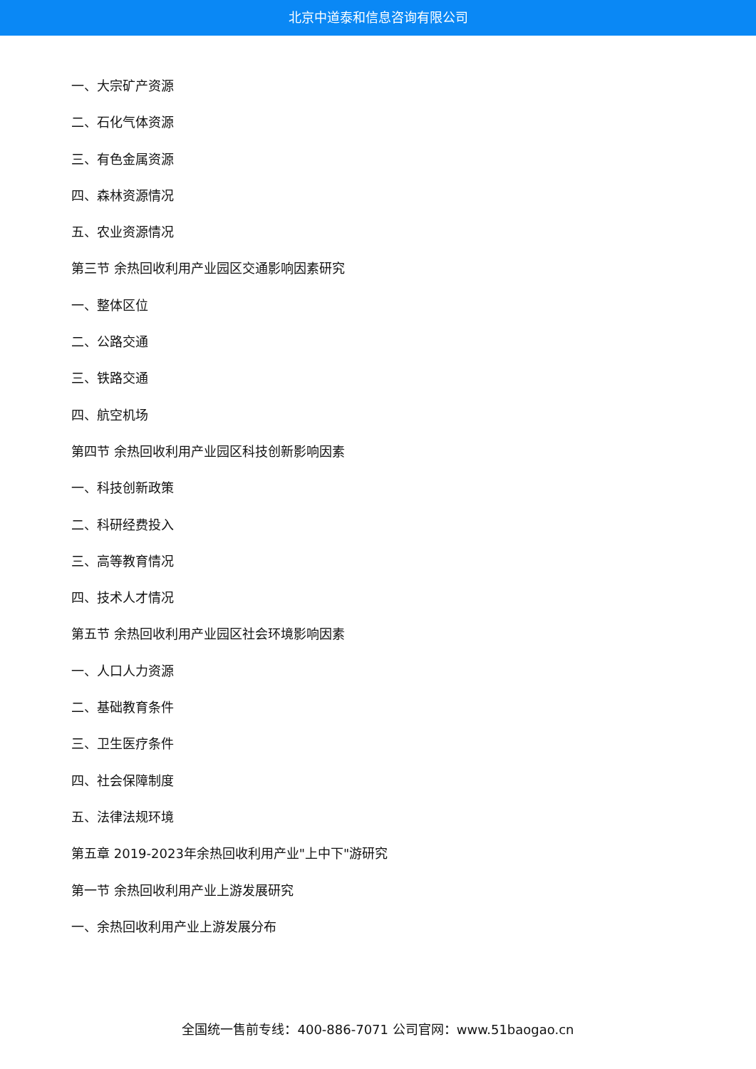北京中道泰和信息咨询有限公司
一、大宗矿产资源
二、石化气体资源
三、有色金属资源
四、森林资源情况
五、农业资源情况
第三节 余热回收利用产业园区交通影响因素研究
一、整体区位
二、公路交通
三、铁路交通
四、航空机场
第四节 余热回收利用产业园区科技创新影响因素
一、科技创新政策
二、科研经费投入
三、高等教育情况
四、技术人才情况
第五节 余热回收利用产业园区社会环境影响因素
一、人口人力资源
二、基础教育条件
三、卫生医疗条件
四、社会保障制度
五、法律法规环境
第五章 2019-2023年余热回收利用产业"上中下"游研究
第一节 余热回收利用产业上游发展研究
一、余热回收利用产业上游发展分布
全国统一售前专线：400-886-7071 公司官网：www.51baogao.cn